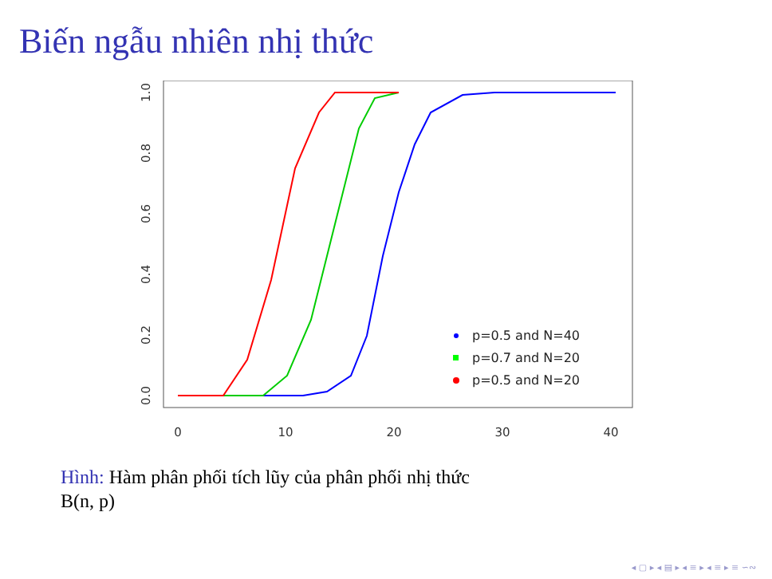Biến ngẫu nhiên nhị thức
0
10
20
30
40
0.0
0.2
0.4
0.6
0.8
1.0
p=0.5 and N=40
p=0.7 and N=20
p=0.5 and N=20
Hình: Hàm phân phối tích lũy của phân phối nhị thức
B(n, p)
◂ ▢ ▸ ◂ ▤ ▸ ◂ ≡ ▸ ◂ ≡ ▸ ≡ ∽∾